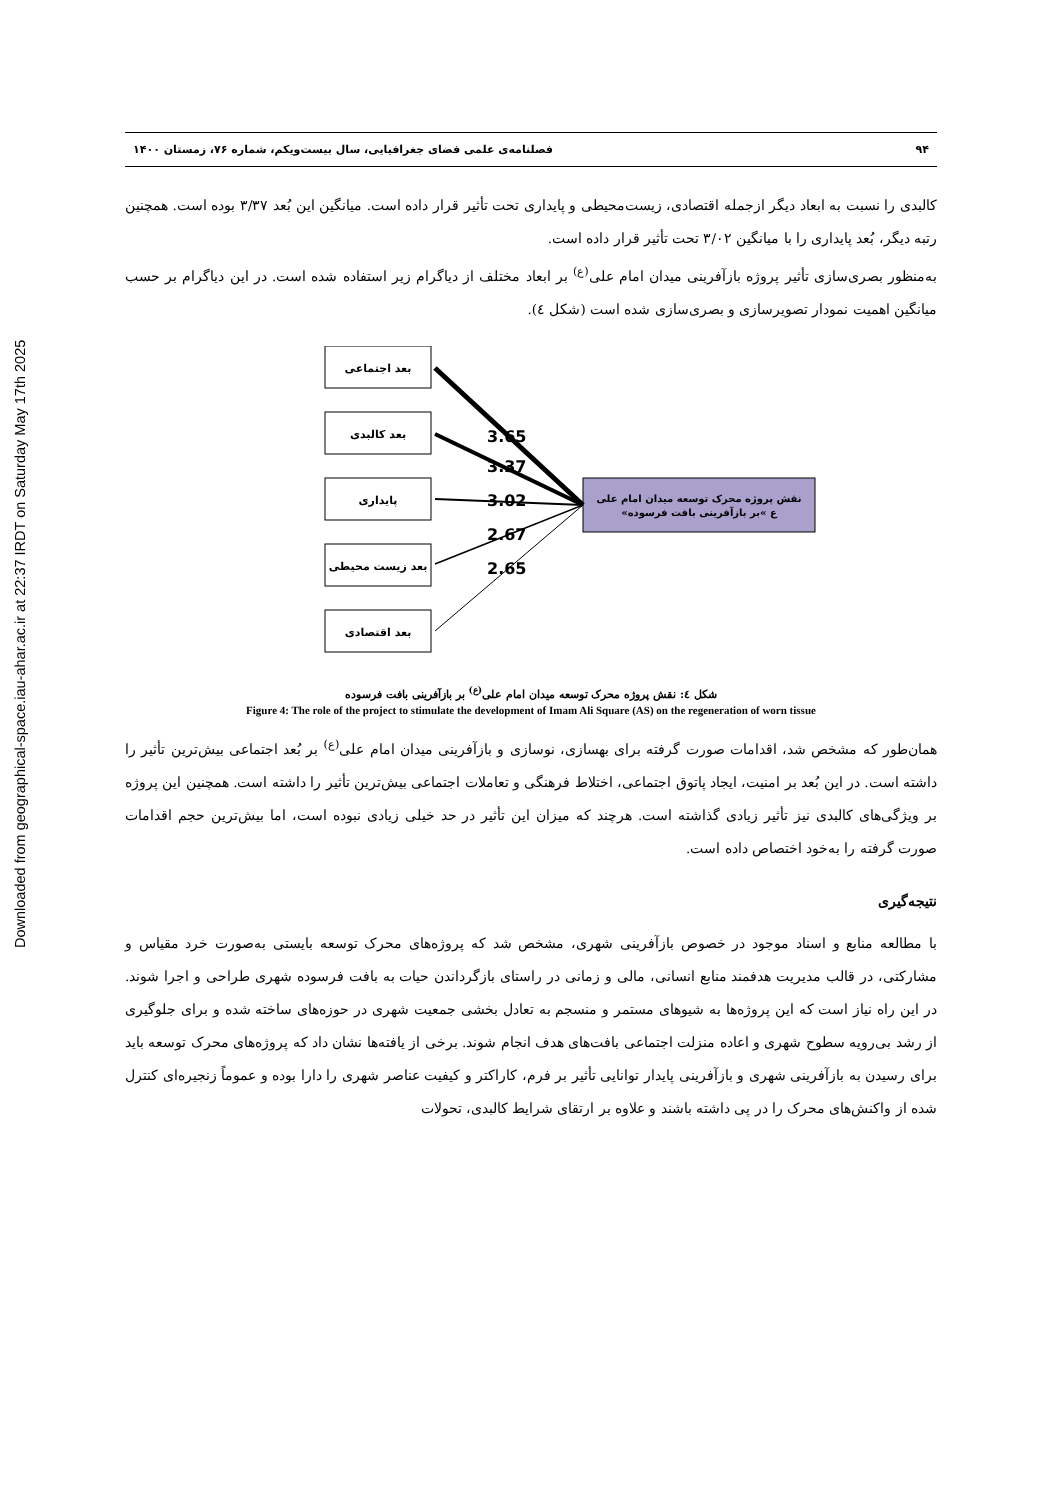Downloaded from geographical-space.iau-ahar.ac.ir at 22:37 IRDT on Saturday May 17th 2025
۹۴ فصلنامه‌ی علمی فضای جغرافیایی، سال بیست‌ویکم، شماره ۷۶، زمستان ۱۴۰۰
کالبدی را نسبت به ابعاد دیگر ازجمله اقتصادی، زیست‌محیطی و پایداری تحت تأثیر قرار داده است. میانگین این بُعد ۳/۳۷ بوده است. همچنین رتبه دیگر، بُعد پایداری را با میانگین ۳/۰۲ تحت تأثیر قرار داده است.
به‌منظور بصری‌سازی تأثیر پروژه بازآفرینی میدان امام علی<sup>(ع)</sup> بر ابعاد مختلف از دیاگرام زیر استفاده شده است. در این دیاگرام بر حسب میانگین اهمیت نمودار تصویرسازی و بصری‌سازی شده است (شکل ٤).
بعد اجتماعی
بعد کالبدی
پایداری
بعد زیست محیطی
بعد اقتصادی
نقش پروژه محرک توسعه میدان امام علی
«ع »بر بازآفرینی بافت فرسوده
3.65
3.37
3.02
2.67
2.65
شکل ٤: نقش پروژه محرک توسعه میدان امام علی<sup>(ع)</sup> بر بازآفرینی بافت فرسوده
Figure 4: The role of the project to stimulate the development of Imam Ali Square (AS) on the regeneration of worn tissue
همان‌طور که مشخص شد، اقدامات صورت گرفته برای بهسازی، نوسازی و بازآفرینی میدان امام علی<sup>(ع)</sup> بر بُعد اجتماعی بیش‌ترین تأثیر را داشته است. در این بُعد بر امنیت، ایجاد پاتوق اجتماعی، اختلاط فرهنگی و تعاملات اجتماعی بیش‌ترین تأثیر را داشته است. همچنین این پروژه بر ویژگی‌های کالبدی نیز تأثیر زیادی گذاشته است. هرچند که میزان این تأثیر در حد خیلی زیادی نبوده است، اما بیش‌ترین حجم اقدامات صورت گرفته را به‌خود اختصاص داده است.
نتیجه‌گیری
با مطالعه منابع و اسناد موجود در خصوص بازآفرینی شهری، مشخص شد که پروژه‌های محرک توسعه بایستی به‌صورت خرد مقیاس و مشارکتی، در قالب مدیریت هدفمند منابع انسانی، مالی و زمانی در راستای بازگرداندن حیات به بافت فرسوده شهری طراحی و اجرا شوند. در این راه نیاز است که این پروژه‌ها به شیوهای مستمر و منسجم به تعادل بخشی جمعیت شهری در حوزه‌های ساخته شده و برای جلوگیری از رشد بی‌رویه سطوح شهری و اعاده منزلت اجتماعی بافت‌های هدف انجام شوند. برخی از یافته‌ها نشان داد که پروژه‌های محرک توسعه باید برای رسیدن به بازآفرینی شهری و بازآفرینی پایدار توانایی تأثیر بر فرم، کاراکتر و کیفیت عناصر شهری را دارا بوده و عموماً زنجیره‌ای کنترل شده از واکنش‌های محرک را در پی داشته باشند و علاوه بر ارتقای شرایط کالبدی، تحولات